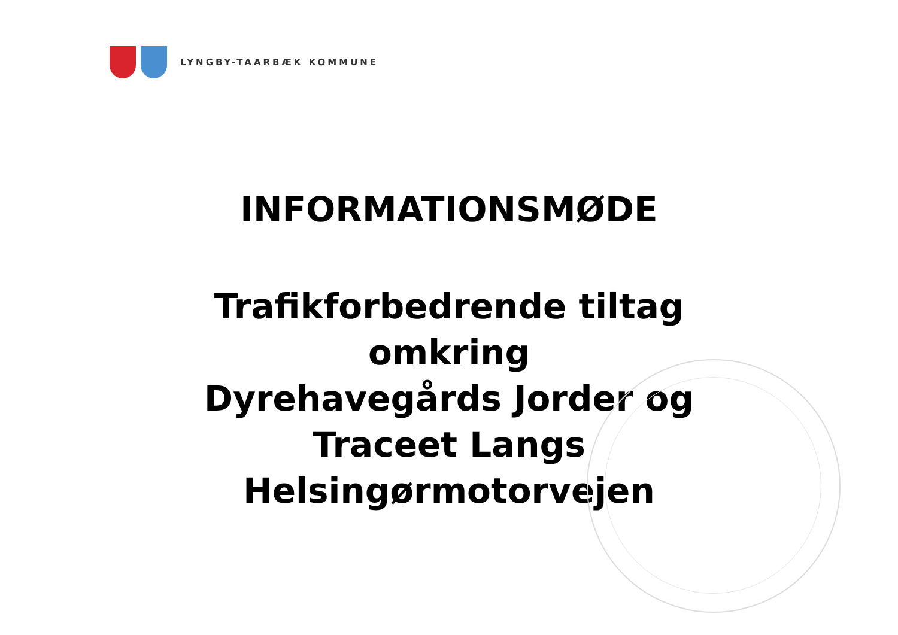LYNGBY-TAARBÆK KOMMUNE
INFORMATIONSMØDE
Trafikforbedrende tiltag
omkring
Dyrehavegårds Jorder og
Traceet Langs
Helsingørmotorvejen